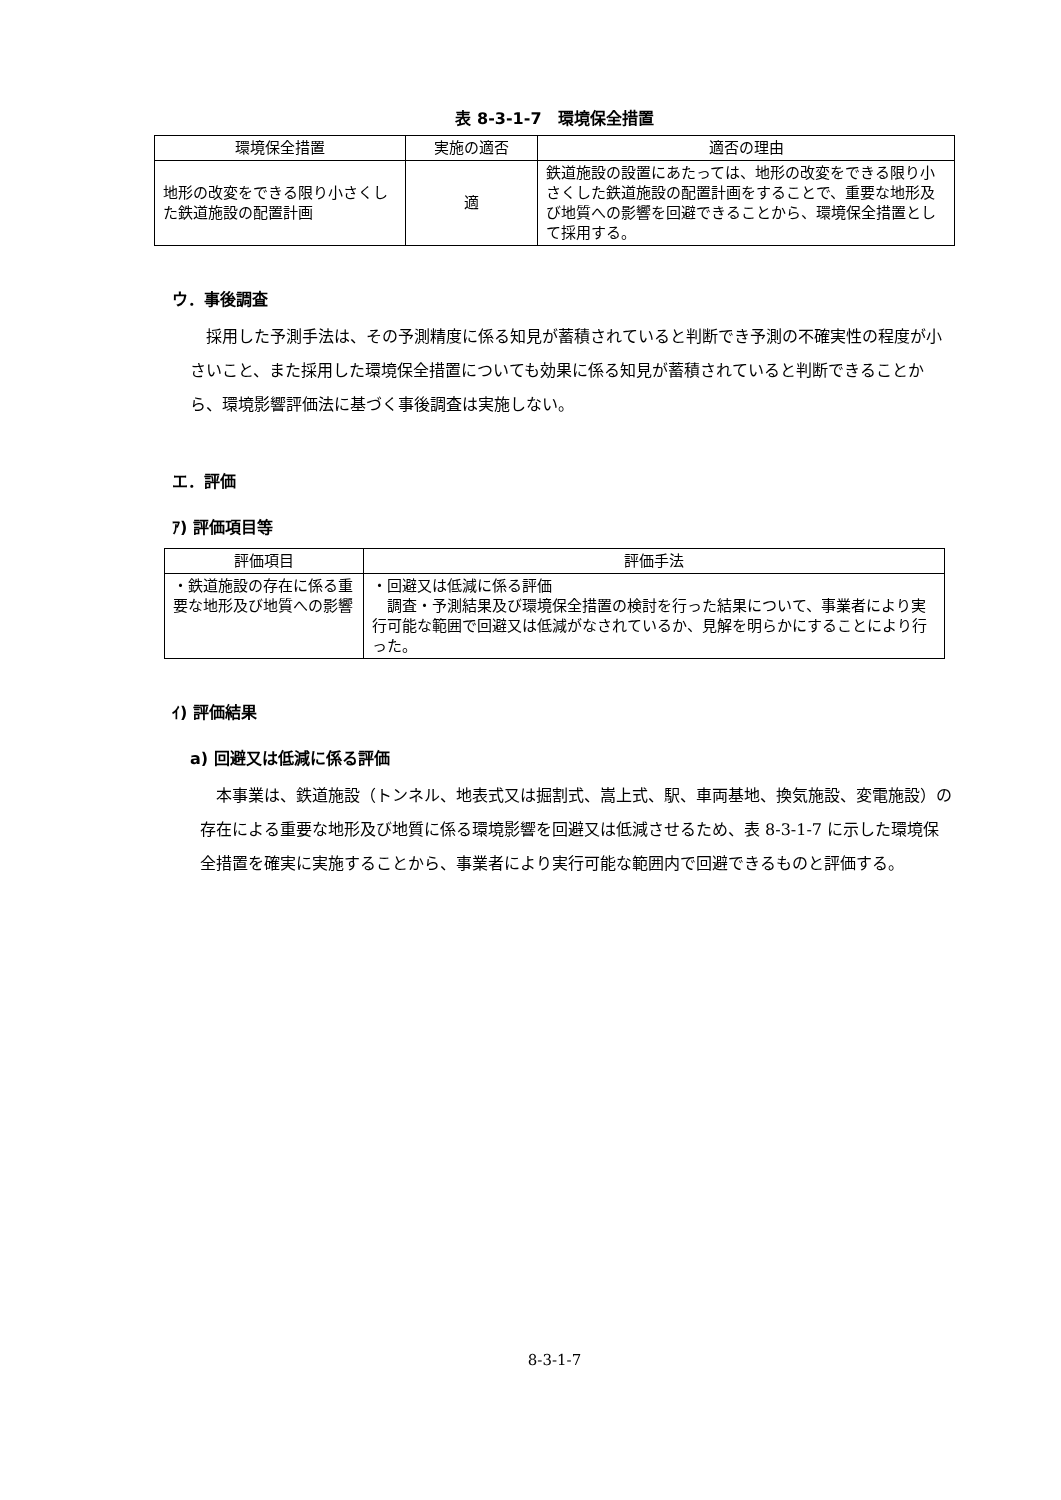表 8-3-1-7　環境保全措置
| 環境保全措置 | 実施の適否 | 適否の理由 |
| --- | --- | --- |
| 地形の改変をできる限り小さくした鉄道施設の配置計画 | 適 | 鉄道施設の設置にあたっては、地形の改変をできる限り小さくした鉄道施設の配置計画をすることで、重要な地形及び地質への影響を回避できることから、環境保全措置として採用する。 |
ウ．事後調査
採用した予測手法は、その予測精度に係る知見が蓄積されていると判断でき予測の不確実性の程度が小さいこと、また採用した環境保全措置についても効果に係る知見が蓄積されていると判断できることから、環境影響評価法に基づく事後調査は実施しない。
エ．評価
ｱ) 評価項目等
| 評価項目 | 評価手法 |
| --- | --- |
| ・鉄道施設の存在に係る重要な地形及び地質への影響 | ・回避又は低減に係る評価 調査・予測結果及び環境保全措置の検討を行った結果について、事業者により実行可能な範囲で回避又は低減がなされているか、見解を明らかにすることにより行った。 |
ｲ) 評価結果
a) 回避又は低減に係る評価
本事業は、鉄道施設（トンネル、地表式又は掘割式、嵩上式、駅、車両基地、換気施設、変電施設）の存在による重要な地形及び地質に係る環境影響を回避又は低減させるため、表 8-3-1-7 に示した環境保全措置を確実に実施することから、事業者により実行可能な範囲内で回避できるものと評価する。
8-3-1-7